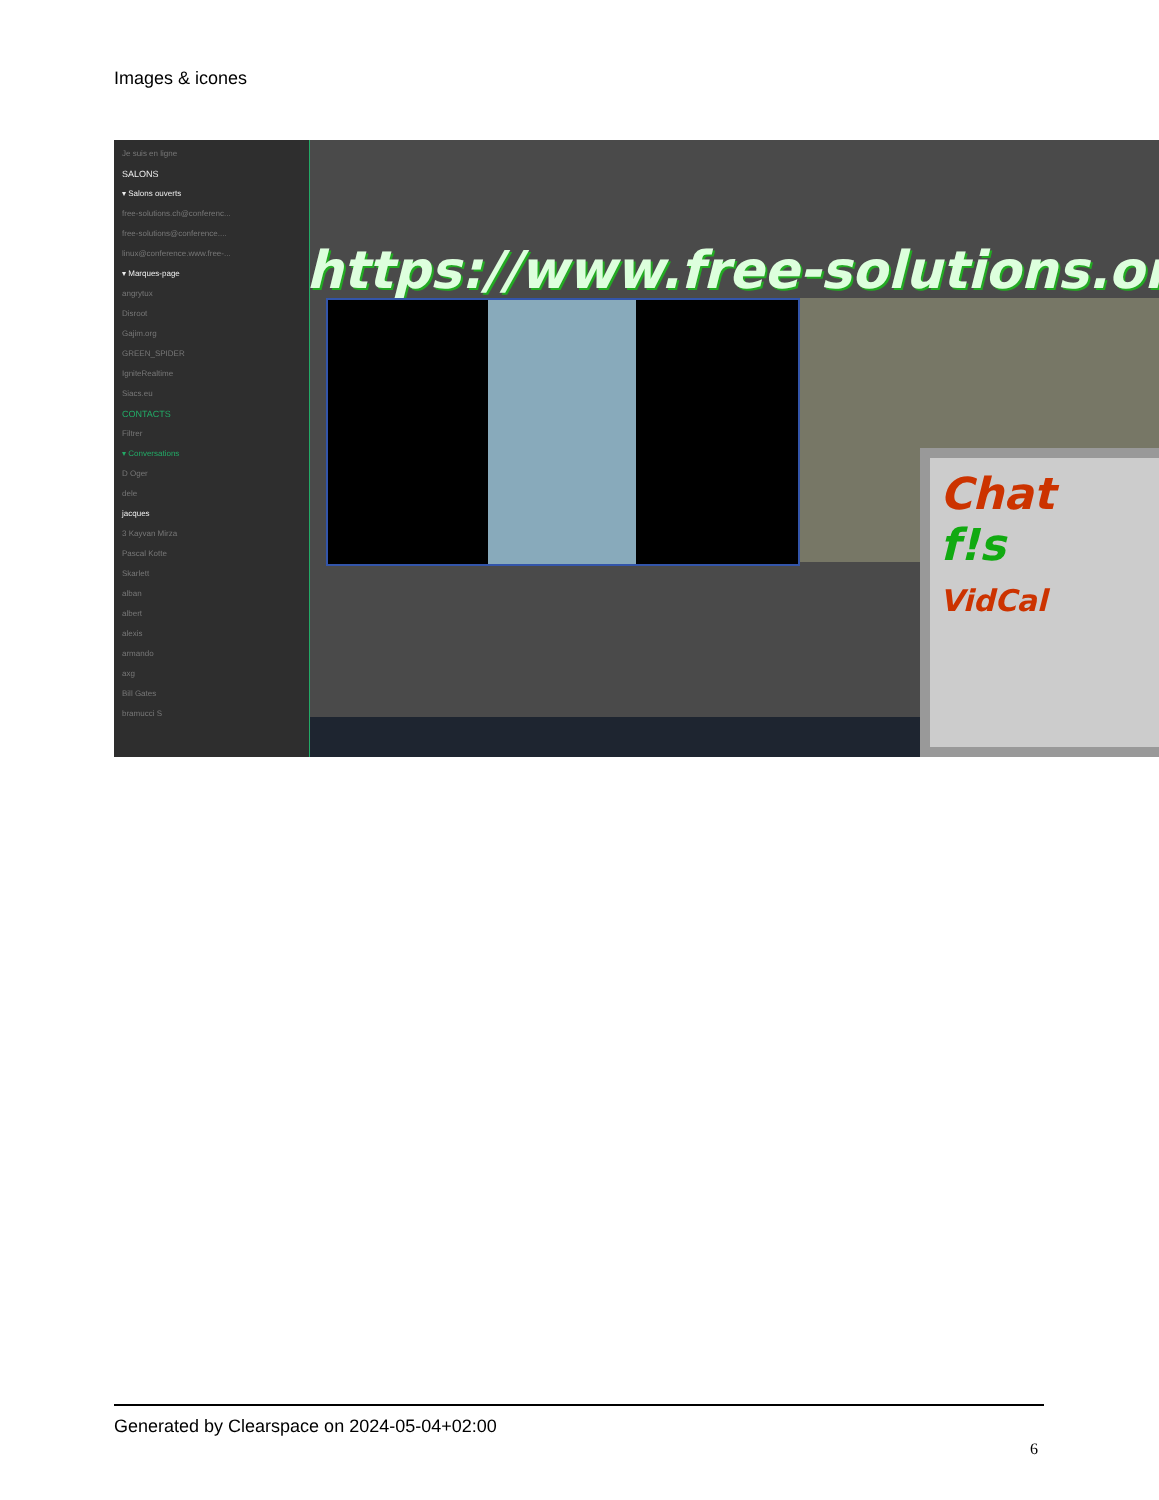Images & icones
Je suis en ligne
SALONS
▾ Salons ouverts
free-solutions.ch@conferenc...
free-solutions@conference....
linux@conference.www.free-...
▾ Marques-page
angrytux
Disroot
Gajim.org
GREEN_SPIDER
IgniteRealtime
Siacs.eu
CONTACTS
Filtrer
▾ Conversations
D Oger
dele
jacques
3 Kayvan Mirza
Pascal Kotte
Skarlett
alban
albert
alexis
armando
axg
Bill Gates
bramucci S
https://www.free-solutions.org/
Chat
f!s
VidCal
Generated by Clearspace on 2024-05-04+02:00
6